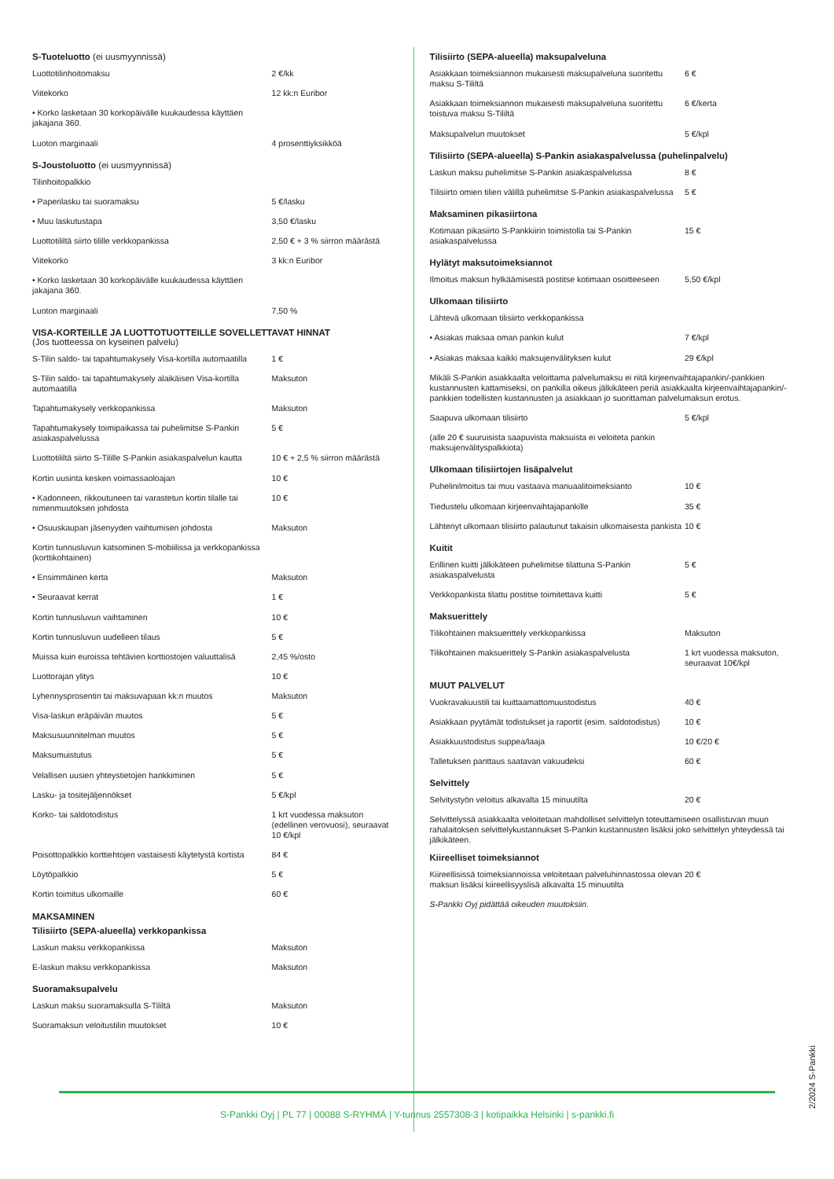S-Tuoteluotto (ei uusmyynnissä)
| Luottotilinhoitomaksu | 2 €/kk |
| Viitekorko | 12 kk:n Euribor |
| • Korko lasketaan 30 korkopäivälle kuukaudessa käyttäen jakajana 360. | |
| Luoton marginaali | 4 prosenttiyksikköä |
S-Joustoluotto (ei uusmyynnissä)
| Tilinhoitopalkkio | |
| • Paperilasku tai suoramaksu | 5 €/lasku |
| • Muu laskutustapa | 3,50 €/lasku |
| Luottotililtä siirto tilille verkkopankissa | 2,50 € + 3 % siirron määrästä |
| Viitekorko | 3 kk:n Euribor |
| • Korko lasketaan 30 korkopäivälle kuukaudessa käyttäen jakajana 360. | |
| Luoton marginaali | 7,50 % |
VISA-KORTEILLE JA LUOTTOTUOTTEILLE SOVELLETTAVAT HINNAT
(Jos tuotteessa on kyseinen palvelu)
| S-Tilin saldo- tai tapahtumakysely Visa-kortilla automaatilla | 1 € |
| S-Tilin saldo- tai tapahtumakysely alaikäisen Visa-kortilla automaatilla | Maksuton |
| Tapahtumakysely verkkopankissa | Maksuton |
| Tapahtumakysely toimipaikassa tai puhelimitse S-Pankin asiakaspalvelussa | 5 € |
| Luottotililtä siirto S-Tilille S-Pankin asiakaspalvelun kautta | 10 € + 2,5 % siirron määrästä |
| Kortin uusinta kesken voimassaoloajan | 10 € |
| • Kadonneen, rikkoutuneen tai varastetun kortin tilalle tai nimenmuutoksen johdosta | 10 € |
| • Osuuskaupan jäsenyyden vaihtumisen johdosta | Maksuton |
| Kortin tunnusluvun katsominen S-mobiilissa ja verkkopankissa (korttikohtainen) | |
| • Ensimmäinen kerta | Maksuton |
| • Seuraavat kerrat | 1 € |
| Kortin tunnusluvun vaihtaminen | 10 € |
| Kortin tunnusluvun uudelleen tilaus | 5 € |
| Muissa kuin euroissa tehtävien korttiostojen valuuttalisä | 2,45 %/osto |
| Luottorajan ylitys | 10 € |
| Lyhennysprosentin tai maksuvapaan kk:n muutos | Maksuton |
| Visa-laskun eräpäivän muutos | 5 € |
| Maksusuunnitelman muutos | 5 € |
| Maksumuistutus | 5 € |
| Velallisen uusien yhteystietojen hankkiminen | 5 € |
| Lasku- ja tositejäljennökset | 5 €/kpl |
| Korko- tai saldotodistus | 1 krt vuodessa maksuton (edellinen verovuosi), seuraavat 10 €/kpl |
| Poisottopalkkio korttiehtojen vastaisesti käytetystä kortista | 84 € |
| Löytöpalkkio | 5 € |
| Kortin toimitus ulkomaille | 60 € |
MAKSAMINEN
Tilisiirto (SEPA-alueella) verkkopankissa
| Laskun maksu verkkopankissa | Maksuton |
| E-laskun maksu verkkopankissa | Maksuton |
Suoramaksupalvelu
| Laskun maksu suoramaksulla S-Tililtä | Maksuton |
| Suoramaksun veloitustilin muutokset | 10 € |
Tilisiirto (SEPA-alueella) maksupalveluna
| Asiakkaan toimeksiannon mukaisesti maksupalveluna suoritettu maksu S-Tililtä | 6 € |
| Asiakkaan toimeksiannon mukaisesti maksupalveluna suoritettu toistuva maksu S-Tililtä | 6 €/kerta |
| Maksupalvelun muutokset | 5 €/kpl |
Tilisiirto (SEPA-alueella) S-Pankin asiakaspalvelussa (puhelinpalvelu)
| Laskun maksu puhelimitse S-Pankin asiakaspalvelussa | 8 € |
| Tilisiirto omien tilien välillä puhelimitse S-Pankin asiakaspalvelussa | 5 € |
Maksaminen pikasiirtona
| Kotimaan pikasiirto S-Pankkiirin toimistolla tai S-Pankin asiakaspalvelussa | 15 € |
Hylätyt maksutoimeksiannot
| Ilmoitus maksun hylkäämisestä postitse kotimaan osoitteeseen | 5,50 €/kpl |
Ulkomaan tilisiirto
| Lähtevä ulkomaan tilisiirto verkkopankissa | |
| • Asiakas maksaa oman pankin kulut | 7 €/kpl |
| • Asiakas maksaa kaikki maksujenvälityksen kulut | 29 €/kpl |
Mikäli S-Pankin asiakkaalta veloittama palvelumaksu ei riitä kirjeenvaihtajapankin/-pankkien kustannusten kattamiseksi, on pankilla oikeus jälkikäteen periä asiakkaalta kirjeenvaihtajapankin/-pankkien todellisten kustannusten ja asiakkaan jo suorittaman palvelumaksun erotus.
| Saapuva ulkomaan tilisiirto | 5 €/kpl |
| (alle 20 € suuruisista saapuvista maksuista ei veloiteta pankin maksujenvälityspalkkiota) | |
Ulkomaan tilisiirtojen lisäpalvelut
| Puhelinilmoitus tai muu vastaava manuaalitoimeksianto | 10 € |
| Tiedustelu ulkomaan kirjeenvaihtajapankille | 35 € |
| Lähtenyt ulkomaan tilisiirto palautunut takaisin ulkomaisesta pankista | 10 € |
Kuitit
| Erillinen kuitti jälkikäteen puhelimitse tilattuna S-Pankin asiakaspalvelusta | 5 € |
| Verkkopankista tilattu postitse toimitettava kuitti | 5 € |
Maksuerittely
| Tilikohtainen maksuerittely verkkopankissa | Maksuton |
| Tilikohtainen maksuerittely S-Pankin asiakaspalvelusta | 1 krt vuodessa maksuton, seuraavat 10€/kpl |
MUUT PALVELUT
| Vuokravakuustili tai kuittaamattomuustodistus | 40 € |
| Asiakkaan pyytämät todistukset ja raportit (esim. saldotodistus) | 10 € |
| Asiakkuustodistus suppea/laaja | 10 €/20 € |
| Talletuksen panttaus saatavan vakuudeksi | 60 € |
Selvittely
| Selvitystyön veloitus alkavalta 15 minuutilta | 20 € |
Selvittelyssä asiakkaalta veloitetaan mahdolliset selvittelyn toteuttamiseen osallistuvan muun rahalaitoksen selvittelykustannukset S-Pankin kustannusten lisäksi joko selvittelyn yhteydessä tai jälkikäteen.
Kiireelliset toimeksiannot
| Kiireellisissä toimeksiannoissa veloitetaan palveluhinnastossa olevan maksun lisäksi kiireellisyyslisä alkavalta 15 minuutilta | 20 € |
S-Pankki Oyj pidättää oikeuden muutoksiin.
2/2024 S-Pankki
S-Pankki Oyj | PL 77 | 00088 S-RYHMÄ | Y-tunnus 2557308-3 | kotipaikka Helsinki | s-pankki.fi